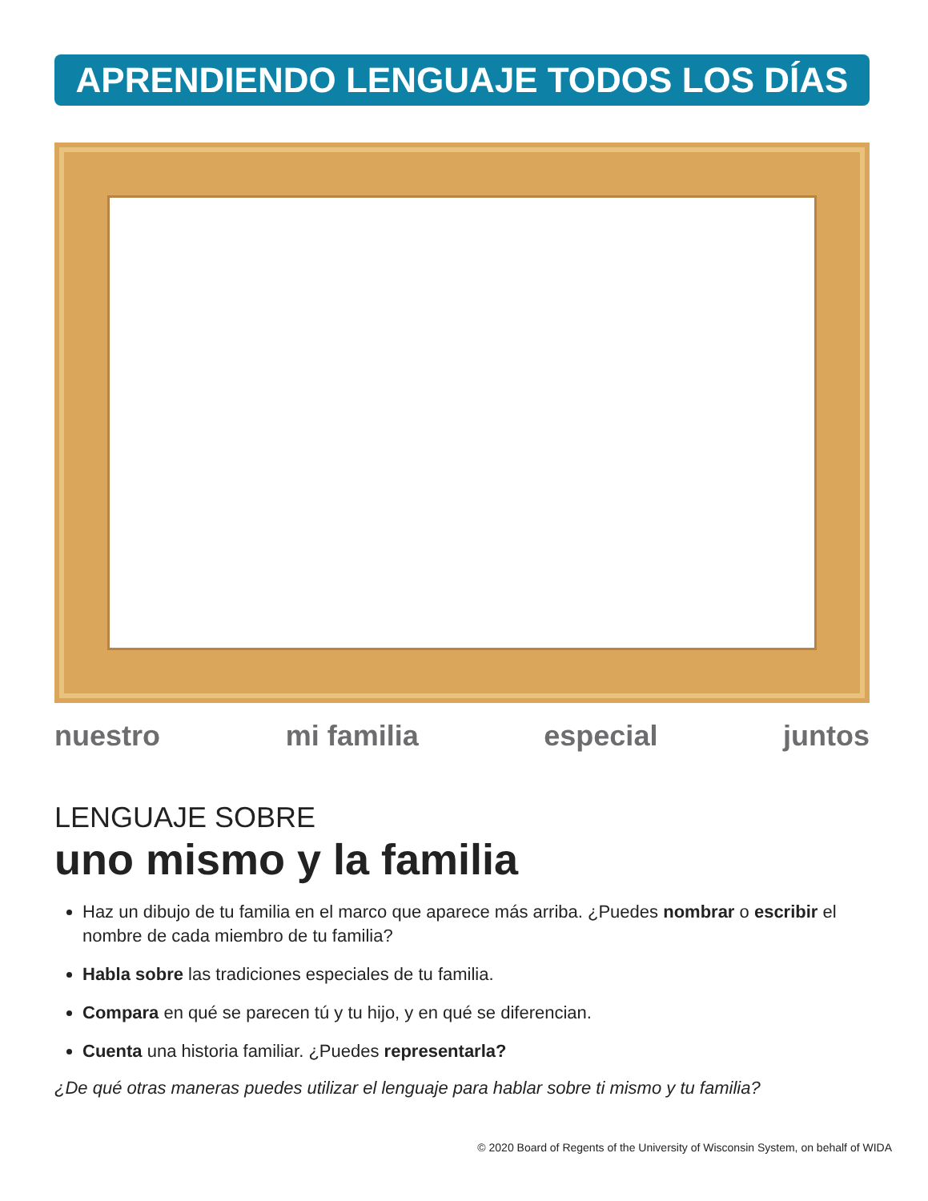APRENDIENDO LENGUAJE TODOS LOS DÍAS
nuestro mi familia especial juntos
LENGUAJE SOBRE
uno mismo y la familia
Haz un dibujo de tu familia en el marco que aparece más arriba. ¿Puedes nombrar o escribir el nombre de cada miembro de tu familia?
Habla sobre las tradiciones especiales de tu familia.
Compara en qué se parecen tú y tu hijo, y en qué se diferencian.
Cuenta una historia familiar. ¿Puedes representarla?
¿De qué otras maneras puedes utilizar el lenguaje para hablar sobre ti mismo y tu familia?
© 2020 Board of Regents of the University of Wisconsin System, on behalf of WIDA